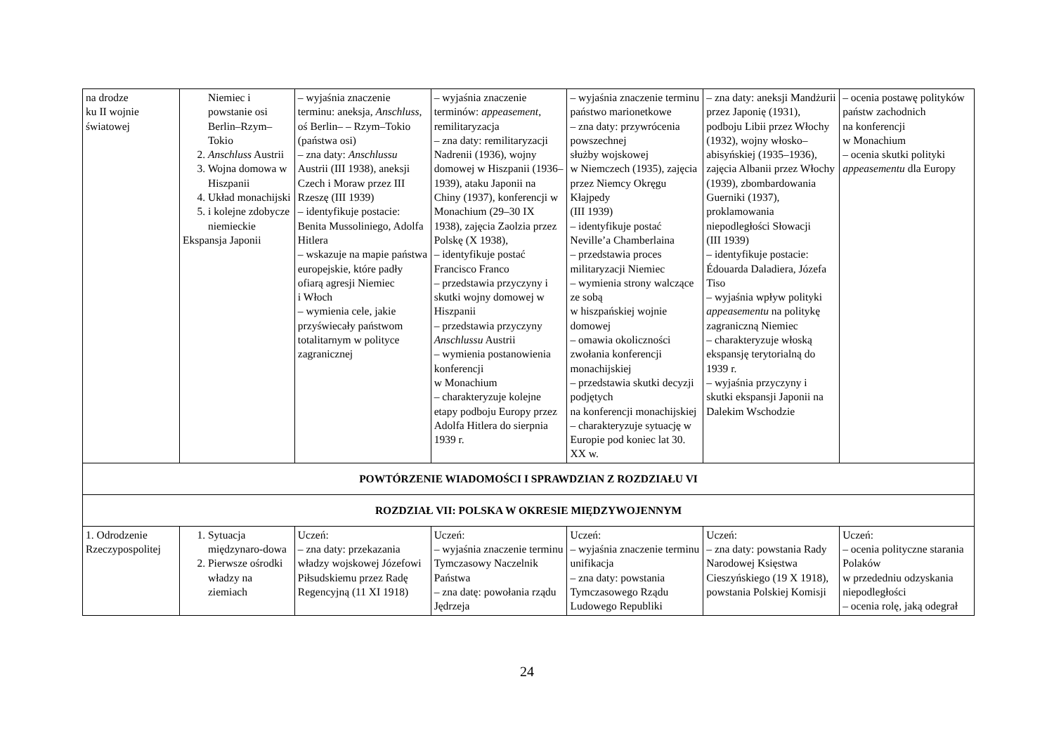| na drodze ku II wojnie światowej | Niemiec i powstanie osi Berlin–Rzym–Tokio 2. Anschluss Austrii 3. Wojna domowa w Hiszpanii 4. Układ monachijski 5. i kolejne zdobycze niemieckie Ekspansja Japonii | – wyjaśnia znaczenie terminu: aneksja, Anschluss , oś Berlin– – Rzym–Tokio (państwa osi) – zna daty: Anschlussu Austrii (III 1938), aneksji Czech i Moraw przez III Rzeszę (III 1939) – identyfikuje postacie: Benita Mussoliniego, Adolfa Hitlera – wskazuje na mapie państwa europejskie, które padły ofiarą agresji Niemiec i Włoch – wymienia cele, jakie przyświecały państwom totalitarnym w polityce zagranicznej | – wyjaśnia znaczenie terminów: appeasement , remilitaryzacja – zna daty: remilitaryzacji Nadrenii (1936), wojny domowej w Hiszpanii (1936–1939), ataku Japonii na Chiny (1937), konferencji w Monachium (29–30 IX 1938), zajęcia Zaolzia przez Polskę (X 1938), – identyfikuje postać Francisco Franco – przedstawia przyczyny i skutki wojny domowej w Hiszpanii – przedstawia przyczyny Anschlussu Austrii – wymienia postanowienia konferencji w Monachium – charakteryzuje kolejne etapy podboju Europy przez Adolfa Hitlera do sierpnia 1939 r. | – wyjaśnia znaczenie terminu państwo marionetkowe – zna daty: przywrócenia powszechnej służby wojskowej w Niemczech (1935), zajęcia przez Niemcy Okręgu Kłajpedy (III 1939) – identyfikuje postać Neville’a Chamberlaina – przedstawia proces militaryzacji Niemiec – wymienia strony walczące ze sobą w hiszpańskiej wojnie domowej – omawia okoliczności zwołania konferencji monachijskiej – przedstawia skutki decyzji podjętych na konferencji monachijskiej – charakteryzuje sytuację w Europie pod koniec lat 30. XX w. | – zna daty: aneksji Mandżurii przez Japonię (1931), podboju Libii przez Włochy (1932), wojny włosko–abisyńskiej (1935–1936), zajęcia Albanii przez Włochy (1939), zbombardowania Guerniki (1937), proklamowania niepodległości Słowacji (III 1939) – identyfikuje postacie: Édouarda Daladiera, Józefa Tiso – wyjaśnia wpływ polityki appeasementu na politykę zagraniczną Niemiec – charakteryzuje włoską ekspansję terytorialną do 1939 r. – wyjaśnia przyczyny i skutki ekspansji Japonii na Dalekim Wschodzie | – ocenia postawę polityków państw zachodnich na konferencji w Monachium – ocenia skutki polityki appeasementu dla Europy |
| POWTÓRZENIE WIADOMOŚCI I SPRAWDZIAN Z ROZDZIAŁU VI | | | | | | |
| ROZDZIAŁ VII: POLSKA W OKRESIE MIĘDZYWOJENNYM | | | | | | |
| 1. Odrodzenie Rzeczypospolitej | 1. Sytuacja międzynaro-dowa 2. Pierwsze ośrodki władzy na ziemiach | Uczeń: – zna daty: przekazania władzy wojskowej Józefowi Piłsudskiemu przez Radę Regencyjną (11 XI 1918) | Uczeń: – wyjaśnia znaczenie terminu Tymczasowy Naczelnik Państwa – zna datę: powołania rządu Jędrzeja | Uczeń: – wyjaśnia znaczenie terminu unifikacja – zna daty: powstania Tymczasowego Rządu Ludowego Republiki | Uczeń: – zna daty: powstania Rady Narodowej Księstwa Cieszyńskiego (19 X 1918), powstania Polskiej Komisji | Uczeń: – ocenia polityczne starania Polaków w przededniu odzyskania niepodległości – ocenia rolę, jaką odegrał |
24